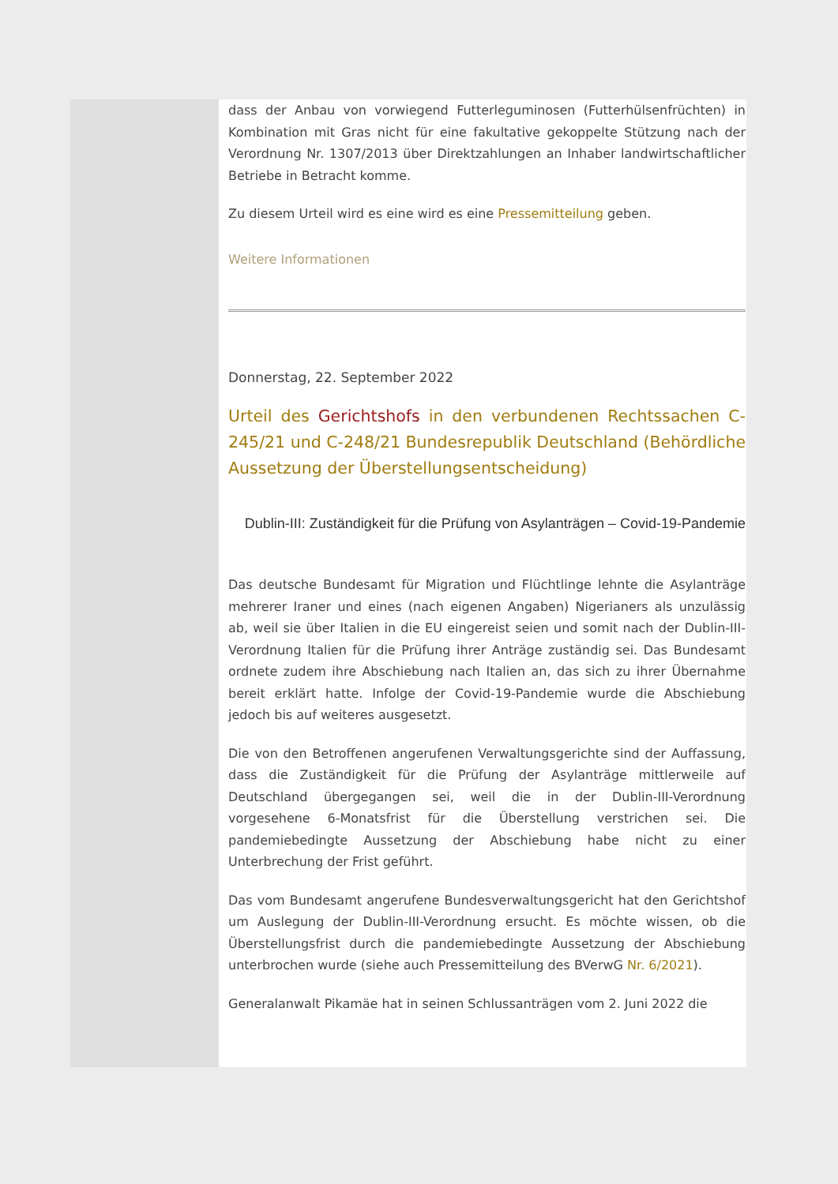dass der Anbau von vorwiegend Futterleguminosen (Futterhülsenfrüchten) in Kombination mit Gras nicht für eine fakultative gekoppelte Stützung nach der Verordnung Nr. 1307/2013 über Direktzahlungen an Inhaber landwirtschaftlicher Betriebe in Betracht komme.
Zu diesem Urteil wird es eine wird es eine Pressemitteilung geben.
Weitere Informationen
Donnerstag, 22. September 2022
Urteil des Gerichtshofs in den verbundenen Rechtssachen C-245/21 und C-248/21 Bundesrepublik Deutschland (Behördliche Aussetzung der Überstellungsentscheidung)
Dublin-III: Zuständigkeit für die Prüfung von Asylanträgen – Covid-19-Pandemie
Das deutsche Bundesamt für Migration und Flüchtlinge lehnte die Asylanträge mehrerer Iraner und eines (nach eigenen Angaben) Nigerianers als unzulässig ab, weil sie über Italien in die EU eingereist seien und somit nach der Dublin-III-Verordnung Italien für die Prüfung ihrer Anträge zuständig sei. Das Bundesamt ordnete zudem ihre Abschiebung nach Italien an, das sich zu ihrer Übernahme bereit erklärt hatte. Infolge der Covid-19-Pandemie wurde die Abschiebung jedoch bis auf weiteres ausgesetzt.
Die von den Betroffenen angerufenen Verwaltungsgerichte sind der Auffassung, dass die Zuständigkeit für die Prüfung der Asylanträge mittlerweile auf Deutschland übergegangen sei, weil die in der Dublin-III-Verordnung vorgesehene 6-Monatsfrist für die Überstellung verstrichen sei. Die pandemiebedingte Aussetzung der Abschiebung habe nicht zu einer Unterbrechung der Frist geführt.
Das vom Bundesamt angerufene Bundesverwaltungsgericht hat den Gerichtshof um Auslegung der Dublin-III-Verordnung ersucht. Es möchte wissen, ob die Überstellungsfrist durch die pandemiebedingte Aussetzung der Abschiebung unterbrochen wurde (siehe auch Pressemitteilung des BVerwG Nr. 6/2021).
Generalanwalt Pikamäe hat in seinen Schlussanträgen vom 2. Juni 2022 die